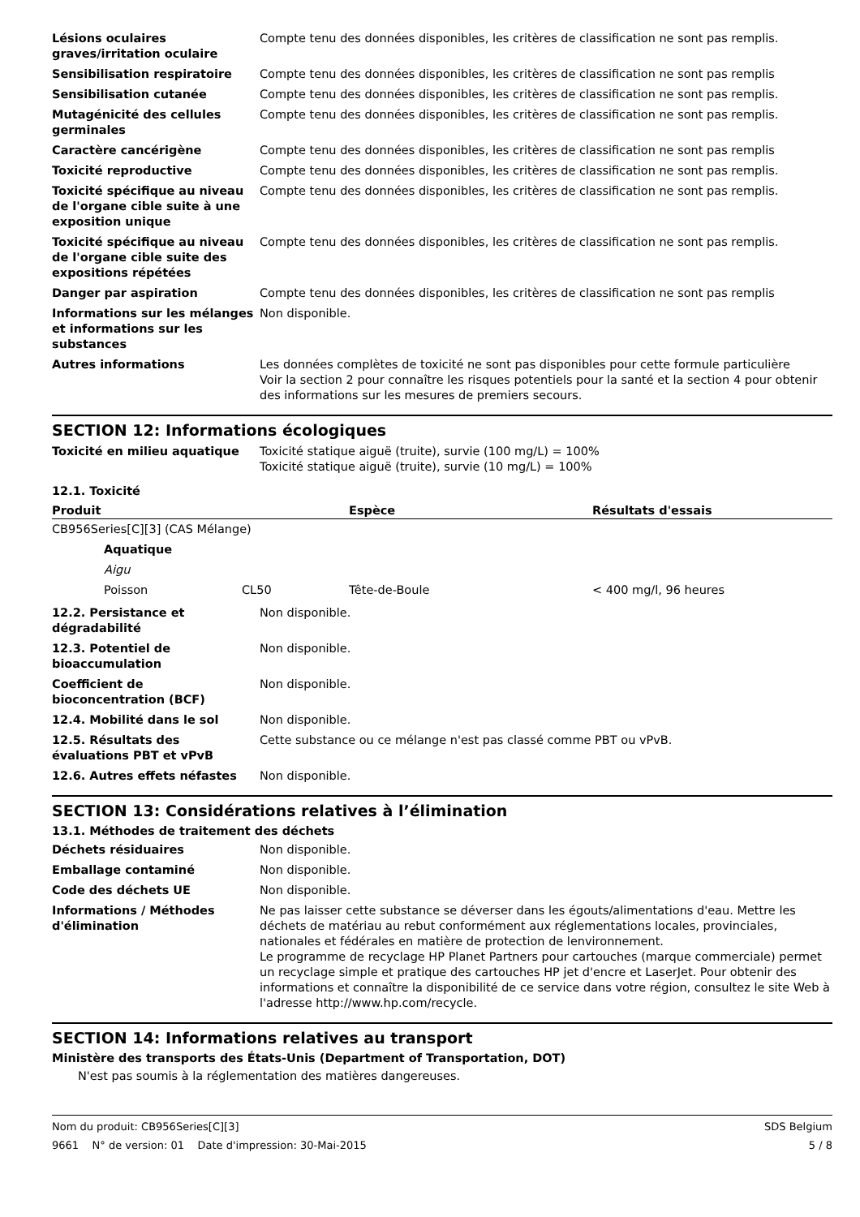| Lésions oculaires graves/irritation oculaire | Compte tenu des données disponibles, les critères de classification ne sont pas remplis. |
| Sensibilisation respiratoire | Compte tenu des données disponibles, les critères de classification ne sont pas remplis |
| Sensibilisation cutanée | Compte tenu des données disponibles, les critères de classification ne sont pas remplis. |
| Mutagénicité des cellules germinales | Compte tenu des données disponibles, les critères de classification ne sont pas remplis. |
| Caractère cancérigène | Compte tenu des données disponibles, les critères de classification ne sont pas remplis |
| Toxicité reproductive | Compte tenu des données disponibles, les critères de classification ne sont pas remplis. |
| Toxicité spécifique au niveau de l'organe cible suite à une exposition unique | Compte tenu des données disponibles, les critères de classification ne sont pas remplis. |
| Toxicité spécifique au niveau de l'organe cible suite des expositions répétées | Compte tenu des données disponibles, les critères de classification ne sont pas remplis. |
| Danger par aspiration | Compte tenu des données disponibles, les critères de classification ne sont pas remplis |
| Informations sur les mélanges et informations sur les substances | Non disponible. |
| Autres informations | Les données complètes de toxicité ne sont pas disponibles pour cette formule particulière Voir la section 2 pour connaître les risques potentiels pour la santé et la section 4 pour obtenir des informations sur les mesures de premiers secours. |
SECTION 12: Informations écologiques
| Toxicité en milieu aquatique | Toxicité statique aiguë (truite), survie (100 mg/L) = 100% Toxicité statique aiguë (truite), survie (10 mg/L) = 100% |
12.1. Toxicité
| Produit | | | Espèce | Résultats d'essais |
| --- | --- | --- | --- | --- |
| CB956Series[C][3] (CAS Mélange) | | | | |
| | Aquatique | | | |
| | Aigu | | | |
| | Poisson | CL50 | Tête-de-Boule | < 400 mg/l, 96 heures |
| 12.2. Persistance et dégradabilité | Non disponible. |
| 12.3. Potentiel de bioaccumulation | Non disponible. |
| Coefficient de bioconcentration (BCF) | Non disponible. |
| 12.4. Mobilité dans le sol | Non disponible. |
| 12.5. Résultats des évaluations PBT et vPvB | Cette substance ou ce mélange n'est pas classé comme PBT ou vPvB. |
| 12.6. Autres effets néfastes | Non disponible. |
SECTION 13: Considérations relatives à l’élimination
13.1. Méthodes de traitement des déchets
| Déchets résiduaires | Non disponible. |
| Emballage contaminé | Non disponible. |
| Code des déchets UE | Non disponible. |
| Informations / Méthodes d'élimination | Ne pas laisser cette substance se déverser dans les égouts/alimentations d'eau. Mettre les déchets de matériau au rebut conformément aux réglementations locales, provinciales, nationales et fédérales en matière de protection de lenvironnement. Le programme de recyclage HP Planet Partners pour cartouches (marque commerciale) permet un recyclage simple et pratique des cartouches HP jet d'encre et LaserJet. Pour obtenir des informations et connaître la disponibilité de ce service dans votre région, consultez le site Web à l'adresse http://www.hp.com/recycle. |
SECTION 14: Informations relatives au transport
Ministère des transports des États-Unis (Department of Transportation, DOT)
N'est pas soumis à la réglementation des matières dangereuses.
Nom du produit: CB956Series[C][3] SDS Belgium
9661 N° de version: 01 Date d'impression: 30-Mai-2015 5 / 8